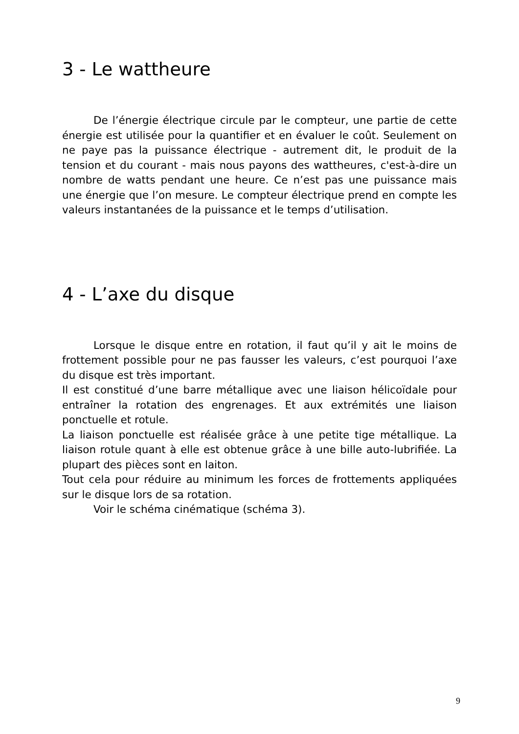3 - Le wattheure
De l’énergie électrique circule par le compteur, une partie de cette énergie est utilisée pour la quantifier et en évaluer le coût. Seulement on ne paye pas la puissance électrique - autrement dit, le produit de la tension et du courant - mais nous payons des wattheures, c'est-à-dire un nombre de watts pendant une heure. Ce n’est pas une puissance mais une énergie que l’on mesure. Le compteur électrique prend en compte les valeurs instantanées de la puissance et le temps d’utilisation.
4 - L’axe du disque
Lorsque le disque entre en rotation, il faut qu’il y ait le moins de frottement possible pour ne pas fausser les valeurs, c’est pourquoi l’axe du disque est très important.
Il est constitué d’une barre métallique avec une liaison hélicoïdale pour entraîner la rotation des engrenages. Et aux extrémités une liaison ponctuelle et rotule.
La liaison ponctuelle est réalisée grâce à une petite tige métallique. La liaison rotule quant à elle est obtenue grâce à une bille auto-lubrifiée. La plupart des pièces sont en laiton.
Tout cela pour réduire au minimum les forces de frottements appliquées sur le disque lors de sa rotation.
Voir le schéma cinématique (schéma 3).
9